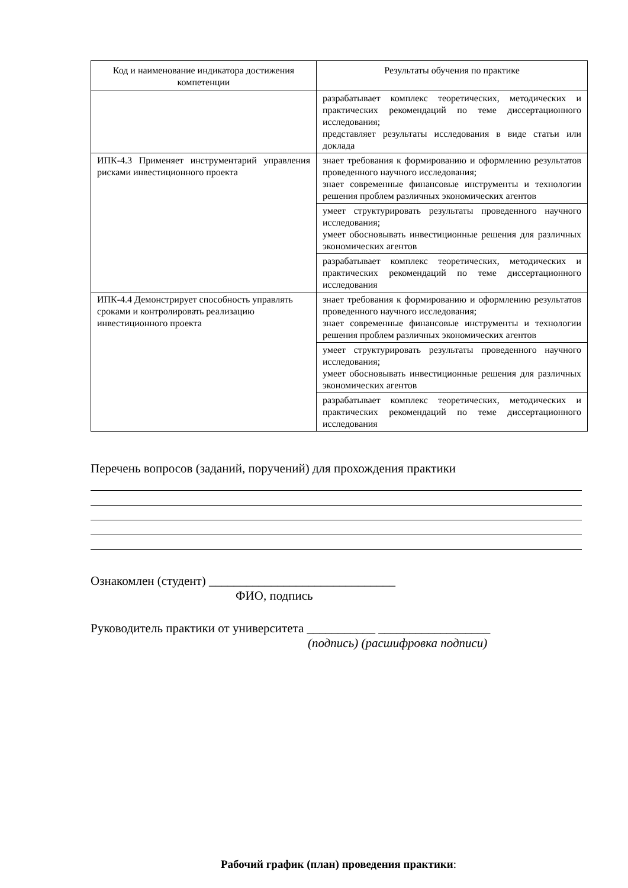| Код и наименование индикатора достижения компетенции | Результаты обучения по практике |
| --- | --- |
| | разрабатывает комплекс теоретических, методических и практических рекомендаций по теме диссертационного исследования; представляет результаты исследования в виде статьи или доклада |
| ИПК-4.3 Применяет инструментарий управления рисками инвестиционного проекта | знает требования к формированию и оформлению результатов проведенного научного исследования; знает современные финансовые инструменты и технологии решения проблем различных экономических агентов |
| | умеет структурировать результаты проведенного научного исследования; умеет обосновывать инвестиционные решения для различных экономических агентов |
| | разрабатывает комплекс теоретических, методических и практических рекомендаций по теме диссертационного исследования |
| ИПК-4.4 Демонстрирует способность управлять сроками и контролировать реализацию инвестиционного проекта | знает требования к формированию и оформлению результатов проведенного научного исследования; знает современные финансовые инструменты и технологии решения проблем различных экономических агентов |
| | умеет структурировать результаты проведенного научного исследования; умеет обосновывать инвестиционные решения для различных экономических агентов |
| | разрабатывает комплекс теоретических, методических и практических рекомендаций по теме диссертационного исследования |
Перечень вопросов (заданий, поручений) для прохождения практики
Ознакомлен (студент) ______________________________
ФИО, подпись
Руководитель практики от университета ___________ __________________
(подпись) (расшифровка подписи)
Рабочий график (план) проведения практики: